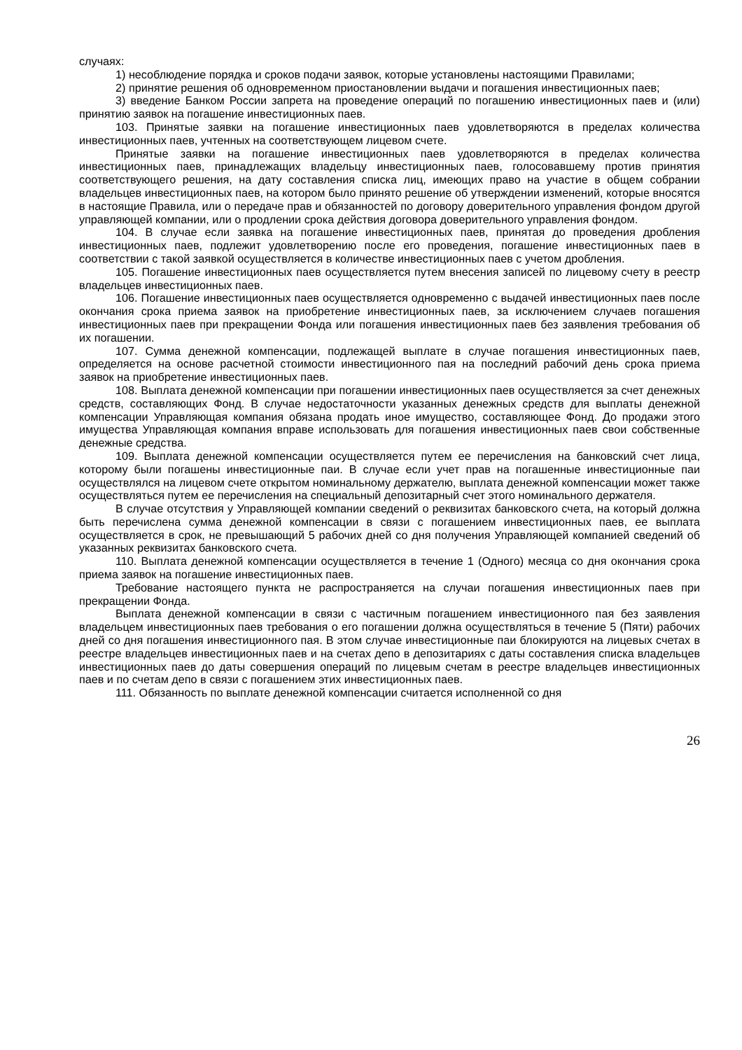случаях:
1) несоблюдение порядка и сроков подачи заявок, которые установлены настоящими Правилами;
2) принятие решения об одновременном приостановлении выдачи и погашения инвестиционных паев;
3) введение Банком России запрета на проведение операций по погашению инвестиционных паев и (или) принятию заявок на погашение инвестиционных паев.
103. Принятые заявки на погашение инвестиционных паев удовлетворяются в пределах количества инвестиционных паев, учтенных на соответствующем лицевом счете.
Принятые заявки на погашение инвестиционных паев удовлетворяются в пределах количества инвестиционных паев, принадлежащих владельцу инвестиционных паев, голосовавшему против принятия соответствующего решения, на дату составления списка лиц, имеющих право на участие в общем собрании владельцев инвестиционных паев, на котором было принято решение об утверждении изменений, которые вносятся в настоящие Правила, или о передаче прав и обязанностей по договору доверительного управления фондом другой управляющей компании, или о продлении срока действия договора доверительного управления фондом.
104. В случае если заявка на погашение инвестиционных паев, принятая до проведения дробления инвестиционных паев, подлежит удовлетворению после его проведения, погашение инвестиционных паев в соответствии с такой заявкой осуществляется в количестве инвестиционных паев с учетом дробления.
105. Погашение инвестиционных паев осуществляется путем внесения записей по лицевому счету в реестр владельцев инвестиционных паев.
106. Погашение инвестиционных паев осуществляется одновременно с выдачей инвестиционных паев после окончания срока приема заявок на приобретение инвестиционных паев, за исключением случаев погашения инвестиционных паев при прекращении Фонда или погашения инвестиционных паев без заявления требования об их погашении.
107. Сумма денежной компенсации, подлежащей выплате в случае погашения инвестиционных паев, определяется на основе расчетной стоимости инвестиционного пая на последний рабочий день срока приема заявок на приобретение инвестиционных паев.
108. Выплата денежной компенсации при погашении инвестиционных паев осуществляется за счет денежных средств, составляющих Фонд. В случае недостаточности указанных денежных средств для выплаты денежной компенсации Управляющая компания обязана продать иное имущество, составляющее Фонд. До продажи этого имущества Управляющая компания вправе использовать для погашения инвестиционных паев свои собственные денежные средства.
109. Выплата денежной компенсации осуществляется путем ее перечисления на банковский счет лица, которому были погашены инвестиционные паи. В случае если учет прав на погашенные инвестиционные паи осуществлялся на лицевом счете открытом номинальному держателю, выплата денежной компенсации может также осуществляться путем ее перечисления на специальный депозитарный счет этого номинального держателя.
В случае отсутствия у Управляющей компании сведений о реквизитах банковского счета, на который должна быть перечислена сумма денежной компенсации в связи с погашением инвестиционных паев, ее выплата осуществляется в срок, не превышающий 5 рабочих дней со дня получения Управляющей компанией сведений об указанных реквизитах банковского счета.
110. Выплата денежной компенсации осуществляется в течение 1 (Одного) месяца со дня окончания срока приема заявок на погашение инвестиционных паев.
Требование настоящего пункта не распространяется на случаи погашения инвестиционных паев при прекращении Фонда.
Выплата денежной компенсации в связи с частичным погашением инвестиционного пая без заявления владельцем инвестиционных паев требования о его погашении должна осуществляться в течение 5 (Пяти) рабочих дней со дня погашения инвестиционного пая. В этом случае инвестиционные паи блокируются на лицевых счетах в реестре владельцев инвестиционных паев и на счетах депо в депозитариях с даты составления списка владельцев инвестиционных паев до даты совершения операций по лицевым счетам в реестре владельцев инвестиционных паев и по счетам депо в связи с погашением этих инвестиционных паев.
111. Обязанность по выплате денежной компенсации считается исполненной со дня
26